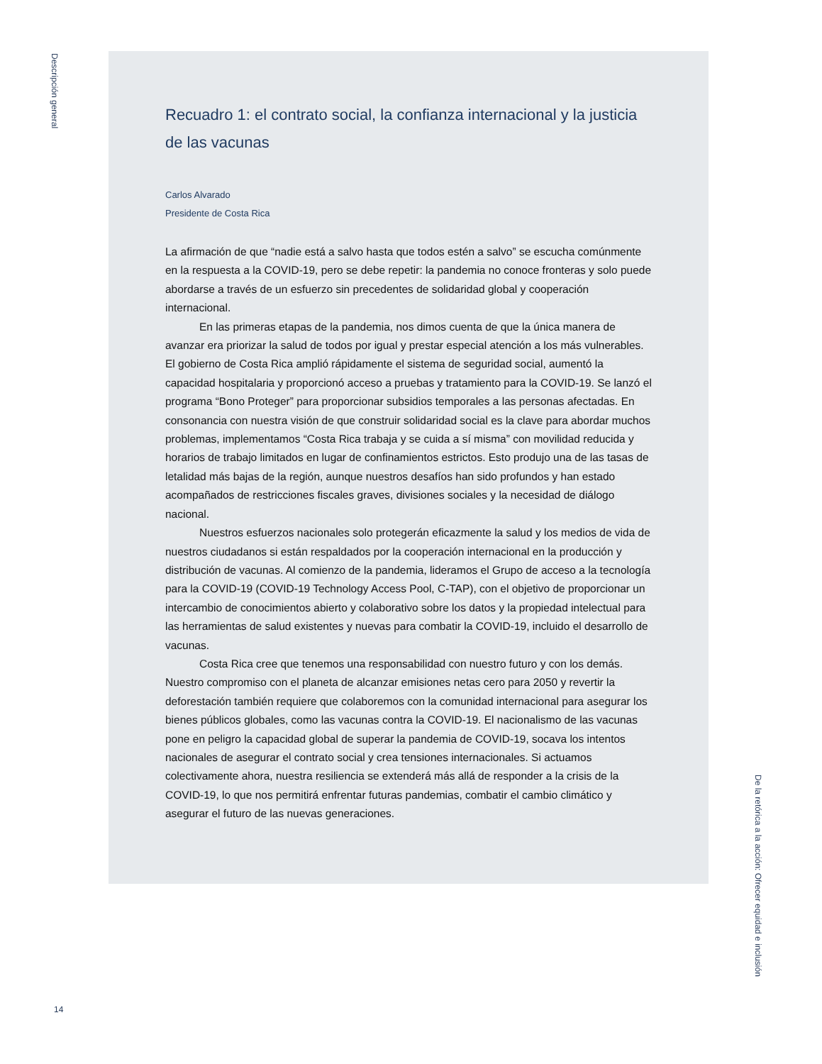Descripción general
Recuadro 1: el contrato social, la confianza internacional y la justicia de las vacunas
Carlos Alvarado
Presidente de Costa Rica
La afirmación de que “nadie está a salvo hasta que todos estén a salvo” se escucha comúnmente en la respuesta a la COVID-19, pero se debe repetir: la pandemia no conoce fronteras y solo puede abordarse a través de un esfuerzo sin precedentes de solidaridad global y cooperación internacional.
En las primeras etapas de la pandemia, nos dimos cuenta de que la única manera de avanzar era priorizar la salud de todos por igual y prestar especial atención a los más vulnerables. El gobierno de Costa Rica amplió rápidamente el sistema de seguridad social, aumentó la capacidad hospitalaria y proporcionó acceso a pruebas y tratamiento para la COVID-19. Se lanzó el programa “Bono Proteger” para proporcionar subsidios temporales a las personas afectadas. En consonancia con nuestra visión de que construir solidaridad social es la clave para abordar muchos problemas, implementamos “Costa Rica trabaja y se cuida a sí misma” con movilidad reducida y horarios de trabajo limitados en lugar de confinamientos estrictos. Esto produjo una de las tasas de letalidad más bajas de la región, aunque nuestros desafíos han sido profundos y han estado acompañados de restricciones fiscales graves, divisiones sociales y la necesidad de diálogo nacional.
Nuestros esfuerzos nacionales solo protegerán eficazmente la salud y los medios de vida de nuestros ciudadanos si están respaldados por la cooperación internacional en la producción y distribución de vacunas. Al comienzo de la pandemia, lideramos el Grupo de acceso a la tecnología para la COVID-19 (COVID-19 Technology Access Pool, C-TAP), con el objetivo de proporcionar un intercambio de conocimientos abierto y colaborativo sobre los datos y la propiedad intelectual para las herramientas de salud existentes y nuevas para combatir la COVID-19, incluido el desarrollo de vacunas.
Costa Rica cree que tenemos una responsabilidad con nuestro futuro y con los demás. Nuestro compromiso con el planeta de alcanzar emisiones netas cero para 2050 y revertir la deforestación también requiere que colaboremos con la comunidad internacional para asegurar los bienes públicos globales, como las vacunas contra la COVID-19. El nacionalismo de las vacunas pone en peligro la capacidad global de superar la pandemia de COVID-19, socava los intentos nacionales de asegurar el contrato social y crea tensiones internacionales. Si actuamos colectivamente ahora, nuestra resiliencia se extenderá más allá de responder a la crisis de la COVID-19, lo que nos permitirá enfrentar futuras pandemias, combatir el cambio climático y asegurar el futuro de las nuevas generaciones.
De la retórica a la acción: Ofrecer equidad e inclusión
14